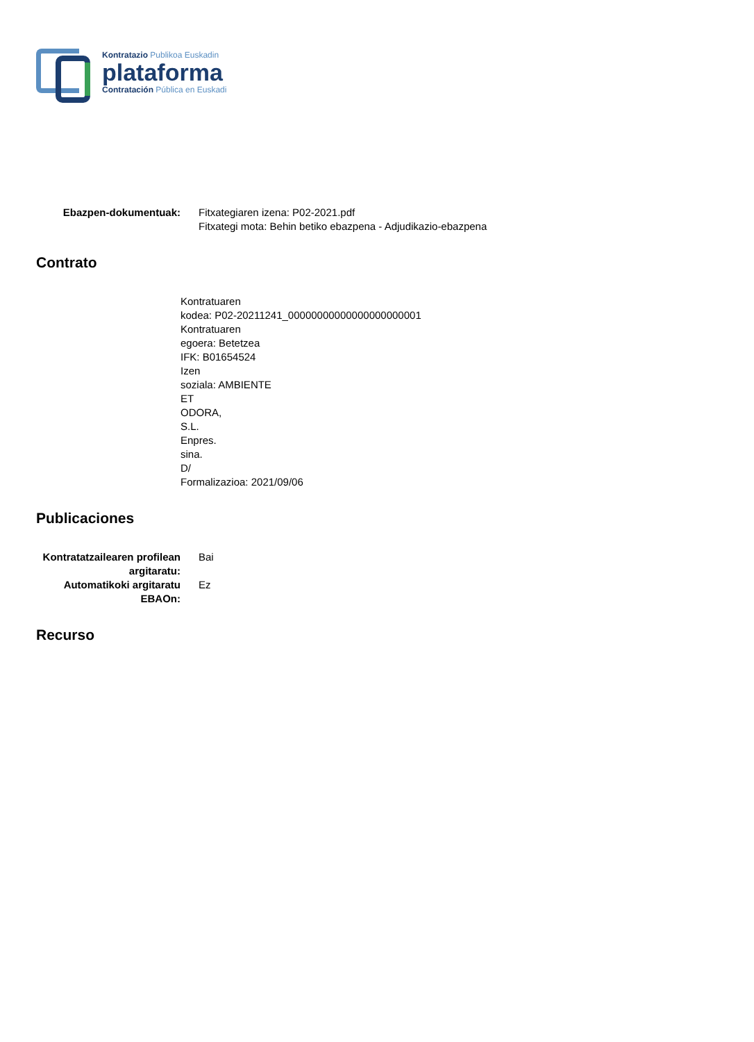Kontratazio Publikoa Euskadin
plataforma
Contratación Pública en Euskadi
| Ebazpen-dokumentuak: | Fitxategiaren izena: P02-2021.pdf Fitxategi mota: Behin betiko ebazpena - Adjudikazio-ebazpena |
Contrato
Kontratuaren
kodea: P02-20211241_00000000000000000000001
Kontratuaren
egoera: Betetzea
IFK: B01654524
Izen
soziala: AMBIENTE
ET
ODORA,
S.L.
Enpres.
sina.
D/
Formalizazioa: 2021/09/06
Publicaciones
| Kontratatzailearen profilean argitaratu: | Bai |
| Automatikoki argitaratu EBAOn: | Ez |
Recurso